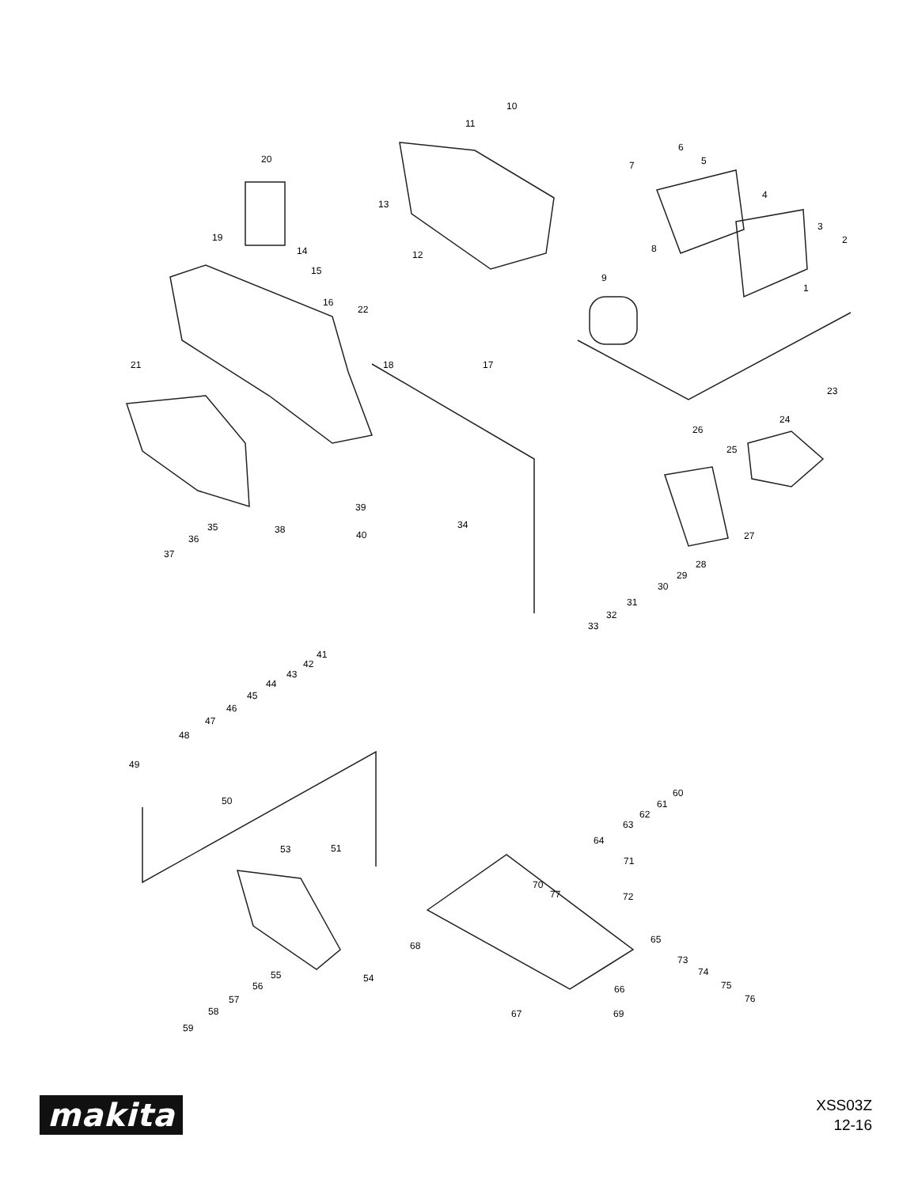10
11
6
5
7
20
4
13
3
2
19
14
12
8
15
9
1
16
22
21
18
17
23
24
26
25
39
35
38
34
27
36
40
37
28
29
30
31
32
33
41
42
43
44
45
46
47
48
49
60
50
61
62
63
64
53
51
71
70
77
72
65
68
73
55
74
54
56
75
66
57
76
58
67
69
59
makita
XSS03Z
12-16